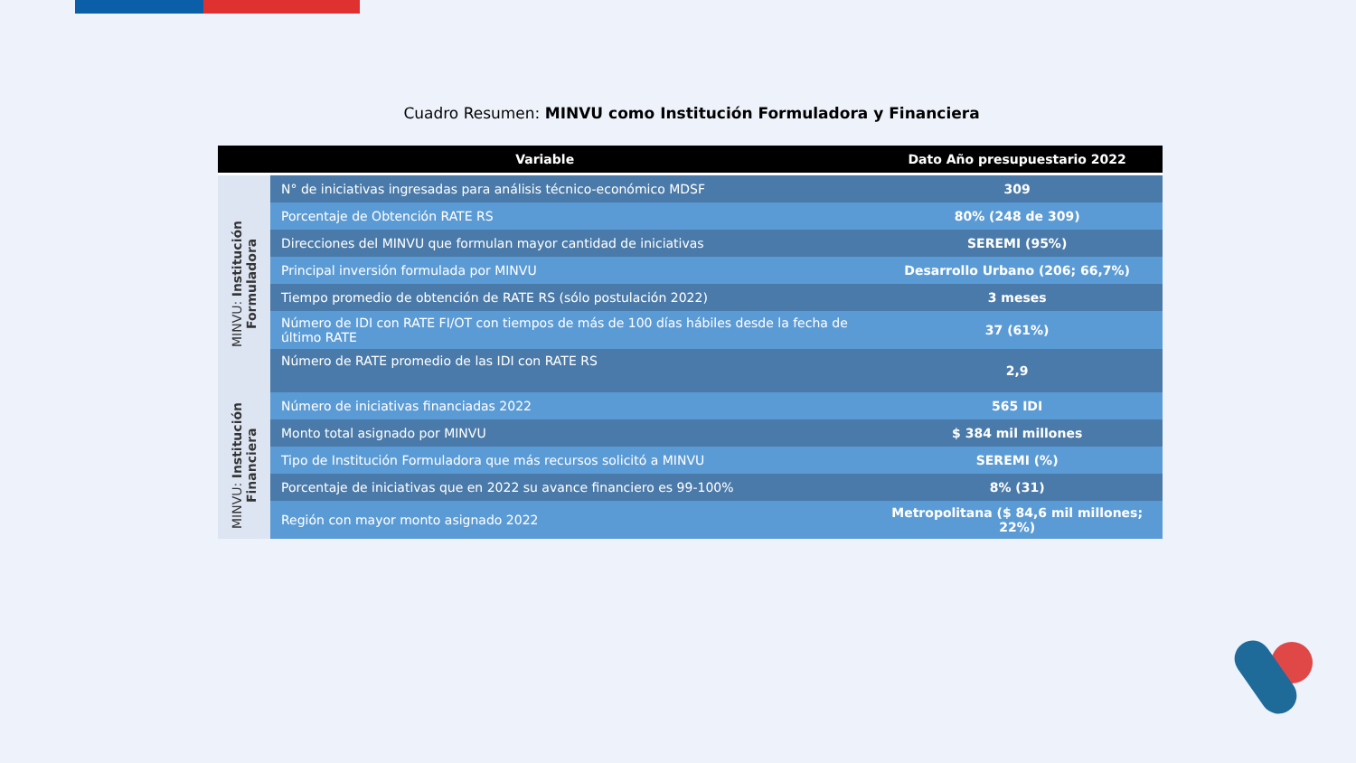Cuadro Resumen: MINVU como Institución Formuladora y Financiera
| Variable | | Dato Año presupuestario 2022 |
| --- | --- | --- |
| MINVU: Institución Formuladora | N° de iniciativas ingresadas para análisis técnico-económico MDSF | 309 |
| | Porcentaje de Obtención RATE RS | 80% (248 de 309) |
| | Direcciones del MINVU que formulan mayor cantidad de iniciativas | SEREMI (95%) |
| | Principal inversión formulada por MINVU | Desarrollo Urbano (206; 66,7%) |
| | Tiempo promedio de obtención de RATE RS (sólo postulación 2022) | 3 meses |
| | Número de IDI con RATE FI/OT con tiempos de más de 100 días hábiles desde la fecha de último RATE | 37 (61%) |
| | Número de RATE promedio de las IDI con RATE RS | 2,9 |
| MINVU: Institución Financiera | Número de iniciativas financiadas 2022 | 565 IDI |
| | Monto total asignado por MINVU | $ 384 mil millones |
| | Tipo de Institución Formuladora que más recursos solicitó a MINVU | SEREMI (%) |
| | Porcentaje de iniciativas que en 2022 su avance financiero es 99-100% | 8% (31) |
| | Región con mayor monto asignado 2022 | Metropolitana ($ 84,6 mil millones; 22%) |